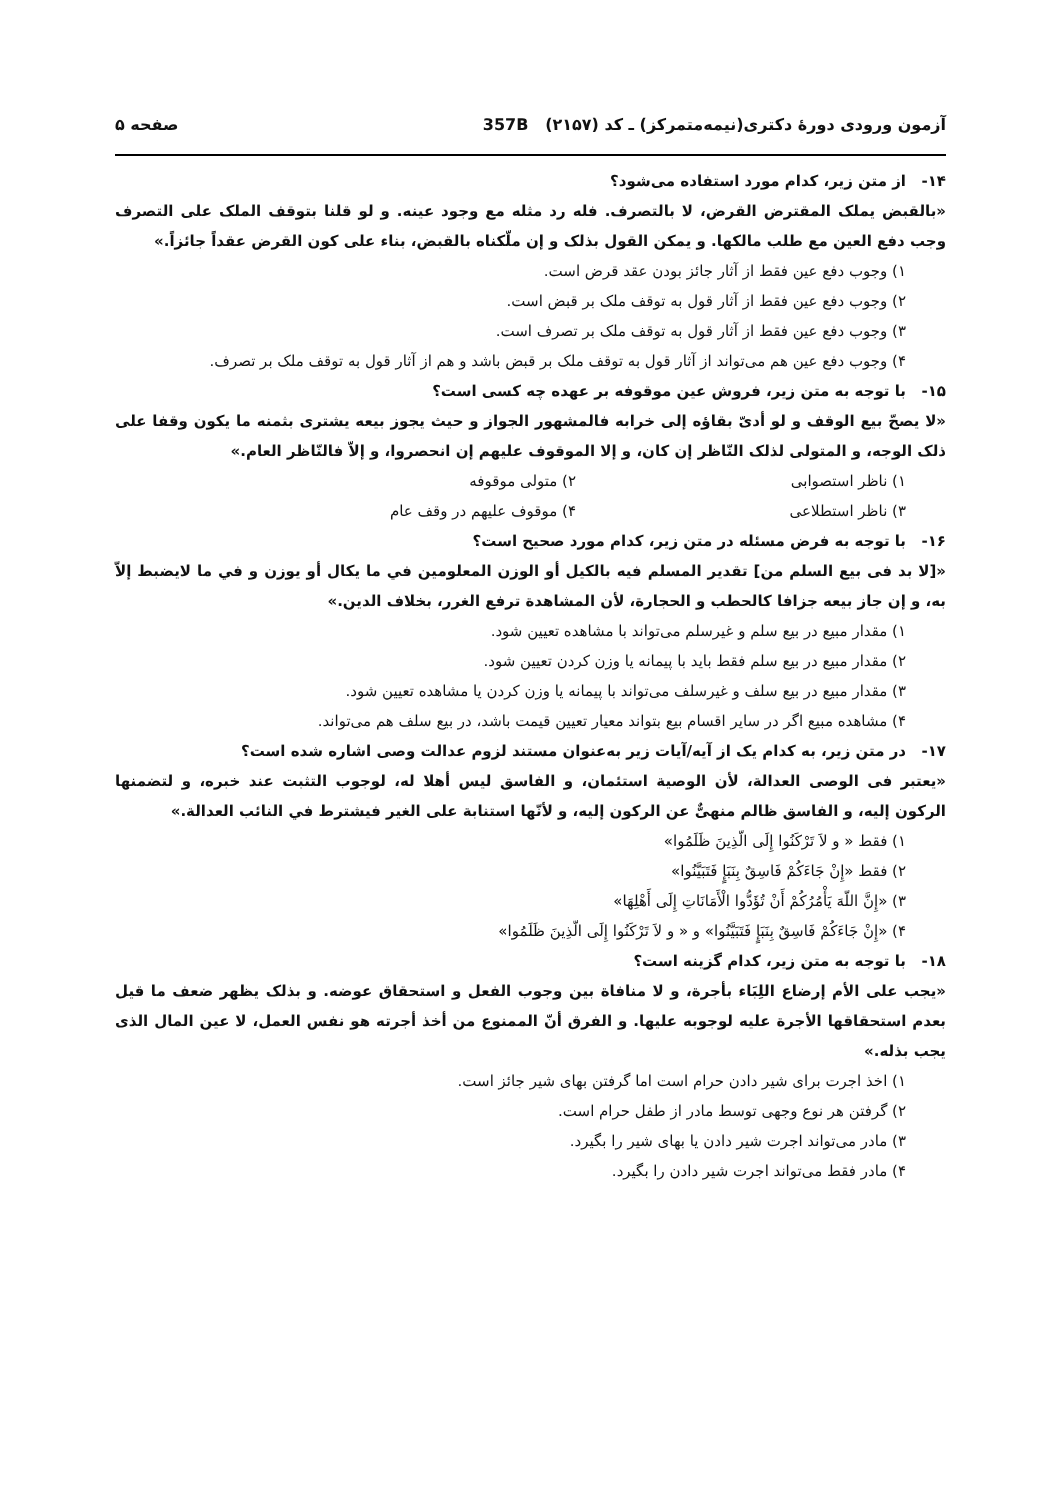آزمون ورودی دورهٔ دکتری(نیمه‌متمرکز) ـ کد (۲۱۵۷) 357B
صفحه ۵
۱۴- از متن زیر، کدام مورد استفاده می‌شود؟
«بالقبض یملک المقترض القرض، لا بالتصرف. فله رد مثله مع وجود عینه. و لو قلنا بتوقف الملک علی التصرف وجب دفع العین مع طلب مالکها. و یمکن القول بذلک و إن ملّکناه بالقبض، بناء علی کون القرض عقداً جائزاً.»
۱) وجوب دفع عین فقط از آثار جائز بودن عقد قرض است.
۲) وجوب دفع عین فقط از آثار قول به توقف ملک بر قبض است.
۳) وجوب دفع عین فقط از آثار قول به توقف ملک بر تصرف است.
۴) وجوب دفع عین هم می‌تواند از آثار قول به توقف ملک بر قبض باشد و هم از آثار قول به توقف ملک بر تصرف.
۱۵- با توجه به متن زیر، فروش عین موقوفه بر عهده چه کسی است؟
«لا یصحّ بیع الوقف و لو أدیّ بقاؤه إلی خرابه فالمشهور الجواز و حیث یجوز بیعه یشتری بثمنه ما یکون وقفا علی ذلک الوجه، و المتولی لذلک النّاظر إن کان، و إلا الموقوف علیهم إن انحصروا، و إلاّ فالنّاظر العام.»
۱) ناظر استصوابی ۲) متولی موقوفه
۳) ناظر استطلاعی ۴) موقوف علیهم در وقف عام
۱۶- با توجه به فرض مسئله در متن زیر، کدام مورد صحیح است؟
«[لا بد فی بیع السلم من] تقدیر المسلم فیه بالکیل أو الوزن المعلومین في ما یکال أو یوزن و في ما لایضبط إلاّ به، و إن جاز بیعه جزافا کالحطب و الحجارة، لأن المشاهدة ترفع الغرر، بخلاف الدین.»
۱) مقدار مبیع در بیع سلم و غیرسلم می‌تواند با مشاهده تعیین شود.
۲) مقدار مبیع در بیع سلم فقط باید با پیمانه یا وزن کردن تعیین شود.
۳) مقدار مبیع در بیع سلف و غیرسلف می‌تواند با پیمانه یا وزن کردن یا مشاهده تعیین شود.
۴) مشاهده مبیع اگر در سایر اقسام بیع بتواند معیار تعیین قیمت باشد، در بیع سلف هم می‌تواند.
۱۷- در متن زیر، به کدام یک از آیه/آیات زیر به‌عنوان مستند لزوم عدالت وصی اشاره شده است؟
«یعتبر فی الوصی العدالة، لأن الوصیة استئمان، و الفاسق لیس أهلا له، لوجوب التثبت عند خبره، و لتضمنها الرکون إلیه، و الفاسق ظالم منهیٌّ عن الرکون إلیه، و لأنّها استنابة علی الغیر فیشترط في النائب العدالة.»
۱) فقط « و لاَ تَرْکَنُوا إِلَی الّذِینَ ظَلَمُوا»
۲) فقط «إِنْ جَاءَکُمْ فَاسِقٌ بِنَبَإٍ فَتَبَیَّنُوا»
۳) «إِنَّ اللّهَ یَأْمُرُکُمْ أَنْ تُؤَدُّوا الْأَمَانَاتِ إِلَی أَهْلِهَا»
۴) «إِنْ جَاءَکُمْ فَاسِقٌ بِنَبَإٍ فَتَبَیَّنُوا» و « و لاَ تَرْکَنُوا إِلَی الّذِینَ ظَلَمُوا»
۱۸- با توجه به متن زیر، کدام گزینه است؟
«یجب علی الأم إرضاع اللِبَاء بأجرة، و لا منافاة بین وجوب الفعل و استحقاق عوضه. و بذلک یظهر ضعف ما قیل بعدم استحقاقها الأجرة علیه لوجوبه علیها. و الفرق أنّ الممنوع من أخذ أجرته هو نفس العمل، لا عین المال الذی یجب بذله.»
۱) اخذ اجرت برای شیر دادن حرام است اما گرفتن بهای شیر جائز است.
۲) گرفتن هر نوع وجهی توسط مادر از طفل حرام است.
۳) مادر می‌تواند اجرت شیر دادن یا بهای شیر را بگیرد.
۴) مادر فقط می‌تواند اجرت شیر دادن را بگیرد.